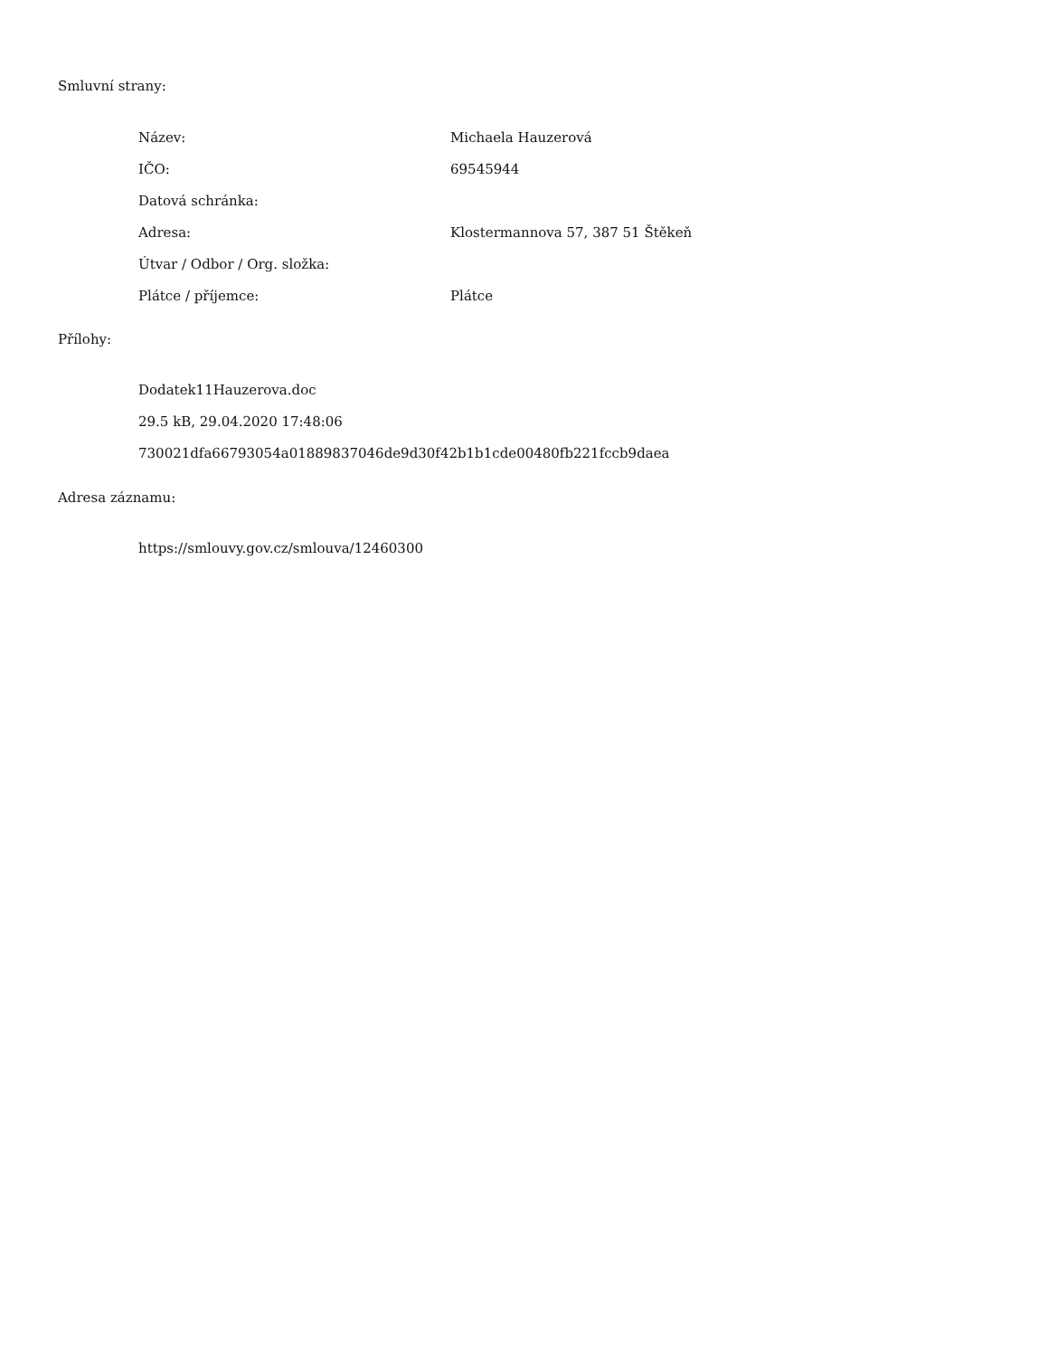Smluvní strany:
| Název: | Michaela Hauzerová |
| IČO: | 69545944 |
| Datová schránka: | |
| Adresa: | Klostermannova 57, 387 51 Štěkeň |
| Útvar / Odbor / Org. složka: | |
| Plátce / příjemce: | Plátce |
Přílohy:
Dodatek11Hauzerova.doc
29.5 kB, 29.04.2020 17:48:06
730021dfa66793054a01889837046de9d30f42b1b1cde00480fb221fccb9daea
Adresa záznamu:
https://smlouvy.gov.cz/smlouva/12460300